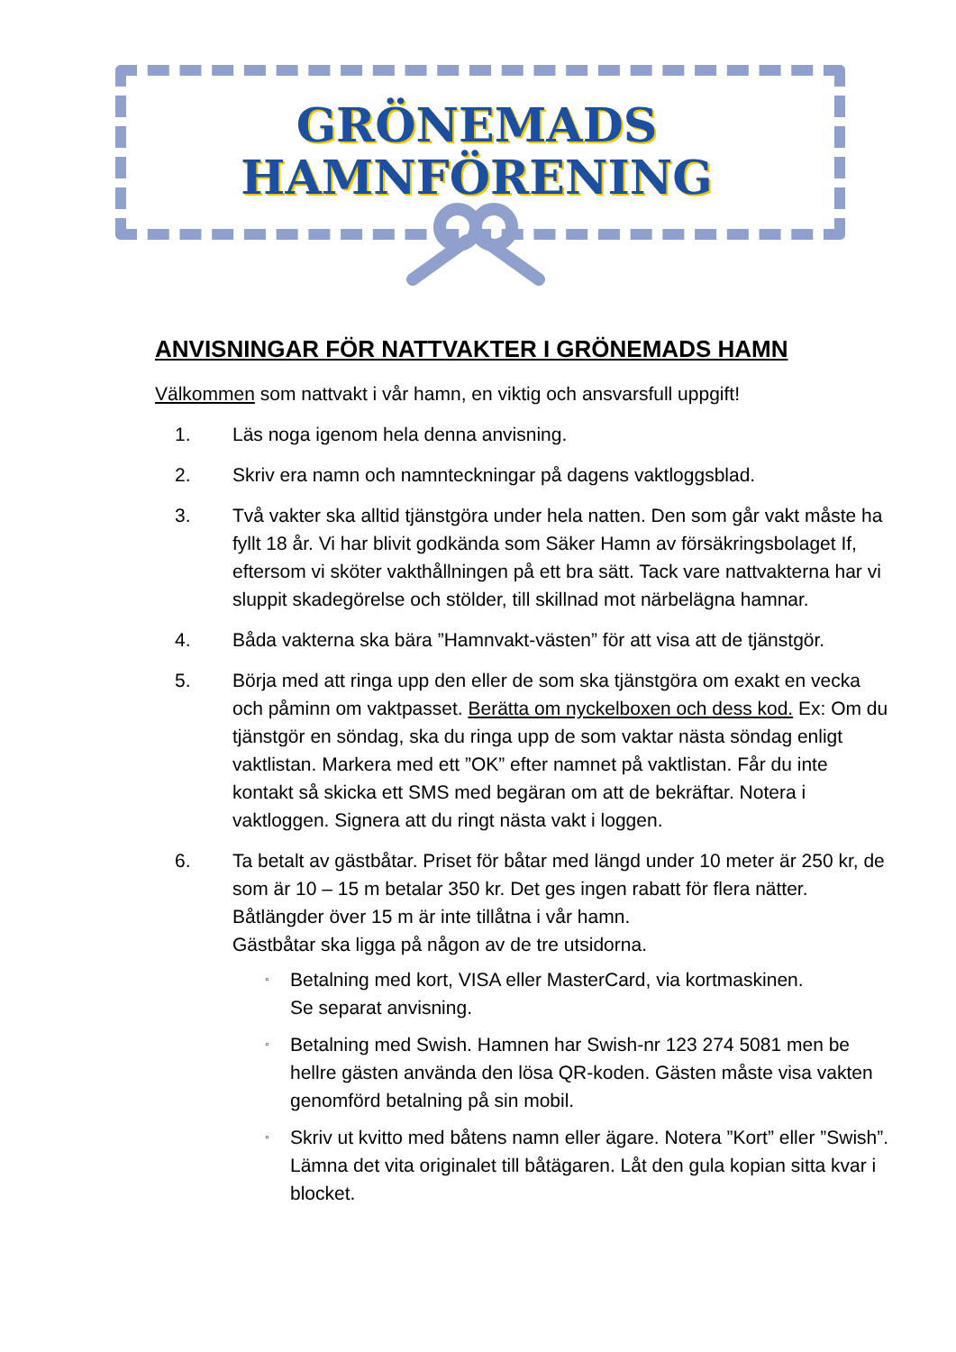GRÖNEMADS
HAMNFÖRENING
ANVISNINGAR FÖR NATTVAKTER I GRÖNEMADS HAMN
Välkommen som nattvakt i vår hamn, en viktig och ansvarsfull uppgift!
1. Läs noga igenom hela denna anvisning.
2. Skriv era namn och namnteckningar på dagens vaktloggsblad.
3. Två vakter ska alltid tjänstgöra under hela natten. Den som går vakt måste ha fyllt 18 år. Vi har blivit godkända som Säker Hamn av försäkringsbolaget If, eftersom vi sköter vakthållningen på ett bra sätt. Tack vare nattvakterna har vi sluppit skadegörelse och stölder, till skillnad mot närbelägna hamnar.
4. Båda vakterna ska bära ”Hamnvakt-västen” för att visa att de tjänstgör.
5. Börja med att ringa upp den eller de som ska tjänstgöra om exakt en vecka och påminn om vaktpasset. Berätta om nyckelboxen och dess kod. Ex: Om du tjänstgör en söndag, ska du ringa upp de som vaktar nästa söndag enligt vaktlistan. Markera med ett ”OK” efter namnet på vaktlistan. Får du inte kontakt så skicka ett SMS med begäran om att de bekräftar. Notera i vaktloggen. Signera att du ringt nästa vakt i loggen.
6. Ta betalt av gästbåtar. Priset för båtar med längd under 10 meter är 250 kr, de som är 10 – 15 m betalar 350 kr. Det ges ingen rabatt för flera nätter. Båtlängder över 15 m är inte tillåtna i vår hamn.
Gästbåtar ska ligga på någon av de tre utsidorna.
◦ Betalning med kort, VISA eller MasterCard, via kortmaskinen.
Se separat anvisning.
◦ Betalning med Swish. Hamnen har Swish-nr 123 274 5081 men be hellre gästen använda den lösa QR-koden. Gästen måste visa vakten genomförd betalning på sin mobil.
◦ Skriv ut kvitto med båtens namn eller ägare. Notera ”Kort” eller ”Swish”. Lämna det vita originalet till båtägaren. Låt den gula kopian sitta kvar i blocket.